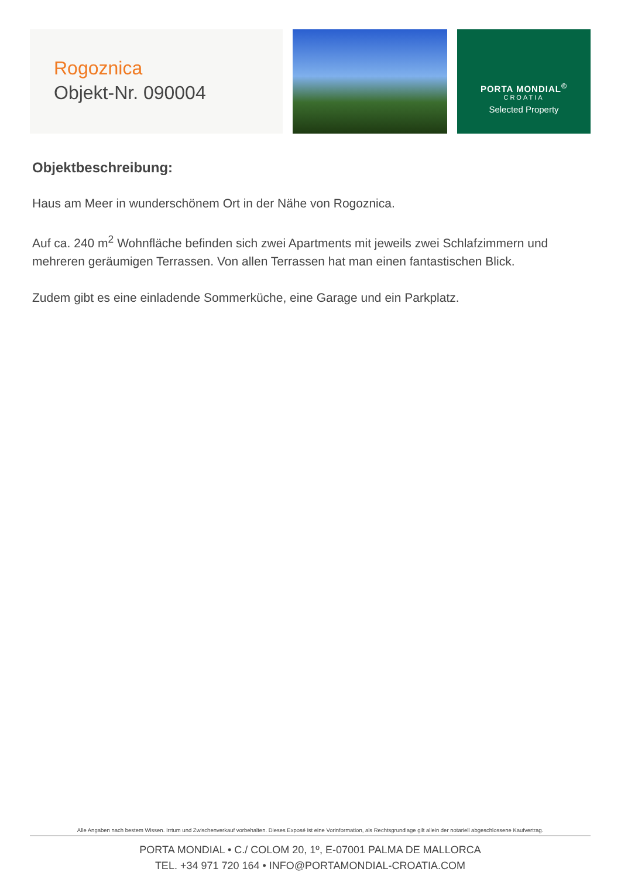Rogoznica
Objekt-Nr. 090004
PORTA MONDIAL<sup>©</sup>
CROATIA
Selected Property
Objektbeschreibung:
Haus am Meer in wunderschönem Ort in der Nähe von Rogoznica.
Auf ca. 240 m<sup>2</sup> Wohnfläche befinden sich zwei Apartments mit jeweils zwei Schlafzimmern und mehreren geräumigen Terrassen. Von allen Terrassen hat man einen fantastischen Blick.
Zudem gibt es eine einladende Sommerküche, eine Garage und ein Parkplatz.
Alle Angaben nach bestem Wissen. Irrtum und Zwischenverkauf vorbehalten. Dieses Exposé ist eine Vorinformation, als Rechtsgrundlage gilt allein der notariell abgeschlossene Kaufvertrag.
PORTA MONDIAL • C./ COLOM 20, 1º, E-07001 PALMA DE MALLORCA
TEL. +34 971 720 164 • INFO@PORTAMONDIAL-CROATIA.COM